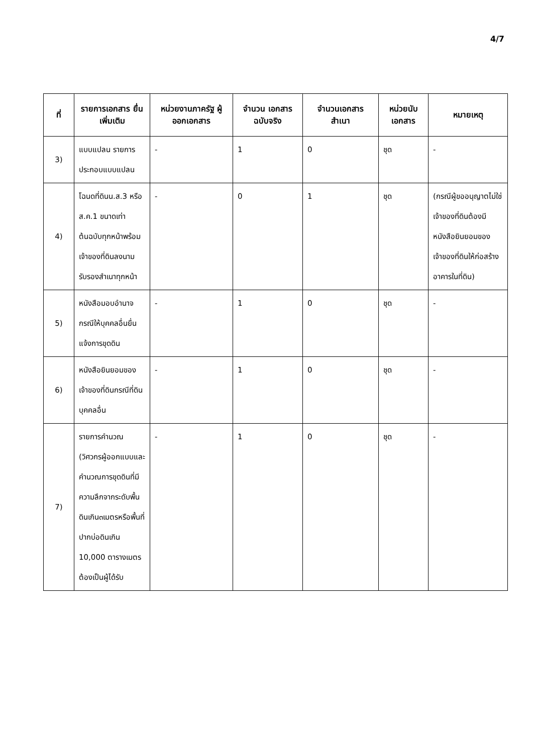4/7
| ที่ | รายการเอกสาร ยื่นเพิ่มเติม | หน่วยงานภาครัฐ ผู้ออกเอกสาร | จำนวน เอกสาร ฉบับจริง | จำนวนเอกสาร สำเนา | หน่วยนับ เอกสาร | หมายเหตุ |
| --- | --- | --- | --- | --- | --- | --- |
| 3) | แบบแปลน รายการประกอบแบบแปลน | - | 1 | 0 | ชุด | - |
| 4) | โฉนดที่ดินน.ส.3 หรือส.ค.1 ขนาดเท่าต้นฉบับทุกหน้าพร้อมเจ้าของที่ดินลงนามรับรองสำเนาทุกหน้า | - | 0 | 1 | ชุด | (กรณีผู้ขออนุญาตไม่ใช่เจ้าของที่ดินต้องมีหนังสือยินยอมของเจ้าของที่ดินให้ก่อสร้างอาคารในที่ดิน) |
| 5) | หนังสือมอบอำนาจกรณีให้บุคคลอื่นยื่นแจ้งการขุดดิน | - | 1 | 0 | ชุด | - |
| 6) | หนังสือยินยอมของเจ้าของที่ดินกรณีที่ดินบุคคลอื่น | - | 1 | 0 | ชุด | - |
| 7) | รายการคำนวณ (วิศวกรผู้ออกแบบและคำนวณการขุดดินที่มีความลึกจากระดับพื้นดินเกิน๓เมตรหรือพื้นที่ปากบ่อดินเกิน 10,000 ตารางเมตรต้องเป็นผู้ได้รับ | - | 1 | 0 | ชุด | - |